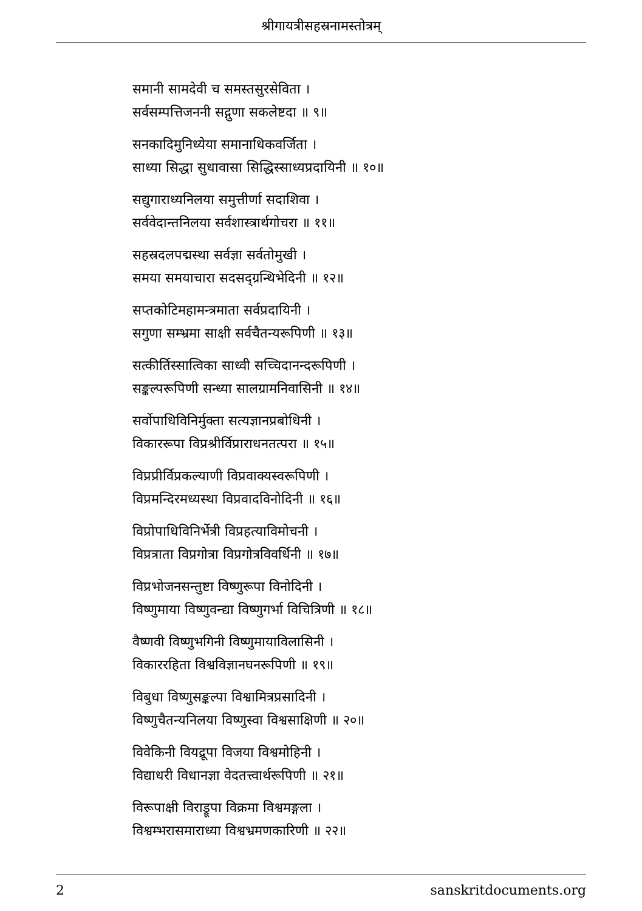श्रीगायत्रीसहस्रनामस्तोत्रम्
समानी सामदेवी च समस्तसुरसेविता ।
सर्वसम्पत्तिजननी सद्गुणा सकलेष्टदा ॥ ९॥
सनकादिमुनिध्येया समानाधिकवर्जिता ।
साध्या सिद्धा सुधावासा सिद्धिस्साध्यप्रदायिनी ॥ १०॥
सद्युगाराध्यनिलया समुत्तीर्णा सदाशिवा ।
सर्ववेदान्तनिलया सर्वशास्त्रार्थगोचरा ॥ ११॥
सहस्रदलपद्मस्था सर्वज्ञा सर्वतोमुखी ।
समया समयाचारा सदसद्ग्रन्थिभेदिनी ॥ १२॥
सप्तकोटिमहामन्त्रमाता सर्वप्रदायिनी ।
सगुणा सम्भ्रमा साक्षी सर्वचैतन्यरूपिणी ॥ १३॥
सत्कीर्तिस्सात्विका साध्वी सच्चिदानन्दरूपिणी ।
सङ्कल्परूपिणी सन्ध्या सालग्रामनिवासिनी ॥ १४॥
सर्वोपाधिविनिर्मुक्ता सत्यज्ञानप्रबोधिनी ।
विकाररूपा विप्रश्रीर्विप्राराधनतत्परा ॥ १५॥
विप्रप्रीर्विप्रकल्याणी विप्रवाक्यस्वरूपिणी ।
विप्रमन्दिरमध्यस्था विप्रवादविनोदिनी ॥ १६॥
विप्रोपाधिविनिर्भेत्री विप्रहत्याविमोचनी ।
विप्रत्राता विप्रगोत्रा विप्रगोत्रविवर्धिनी ॥ १७॥
विप्रभोजनसन्तुष्टा विष्णुरूपा विनोदिनी ।
विष्णुमाया विष्णुवन्द्या विष्णुगर्भा विचित्रिणी ॥ १८॥
वैष्णवी विष्णुभगिनी विष्णुमायाविलासिनी ।
विकाररहिता विश्वविज्ञानघनरूपिणी ॥ १९॥
विबुधा विष्णुसङ्कल्पा विश्वामित्रप्रसादिनी ।
विष्णुचैतन्यनिलया विष्णुस्वा विश्वसाक्षिणी ॥ २०॥
विवेकिनी वियद्रूपा विजया विश्वमोहिनी ।
विद्याधरी विधानज्ञा वेदतत्त्वार्थरूपिणी ॥ २१॥
विरूपाक्षी विराड्रूपा विक्रमा विश्वमङ्गला ।
विश्वम्भरासमाराध्या विश्वभ्रमणकारिणी ॥ २२॥
2 sanskritdocuments.org